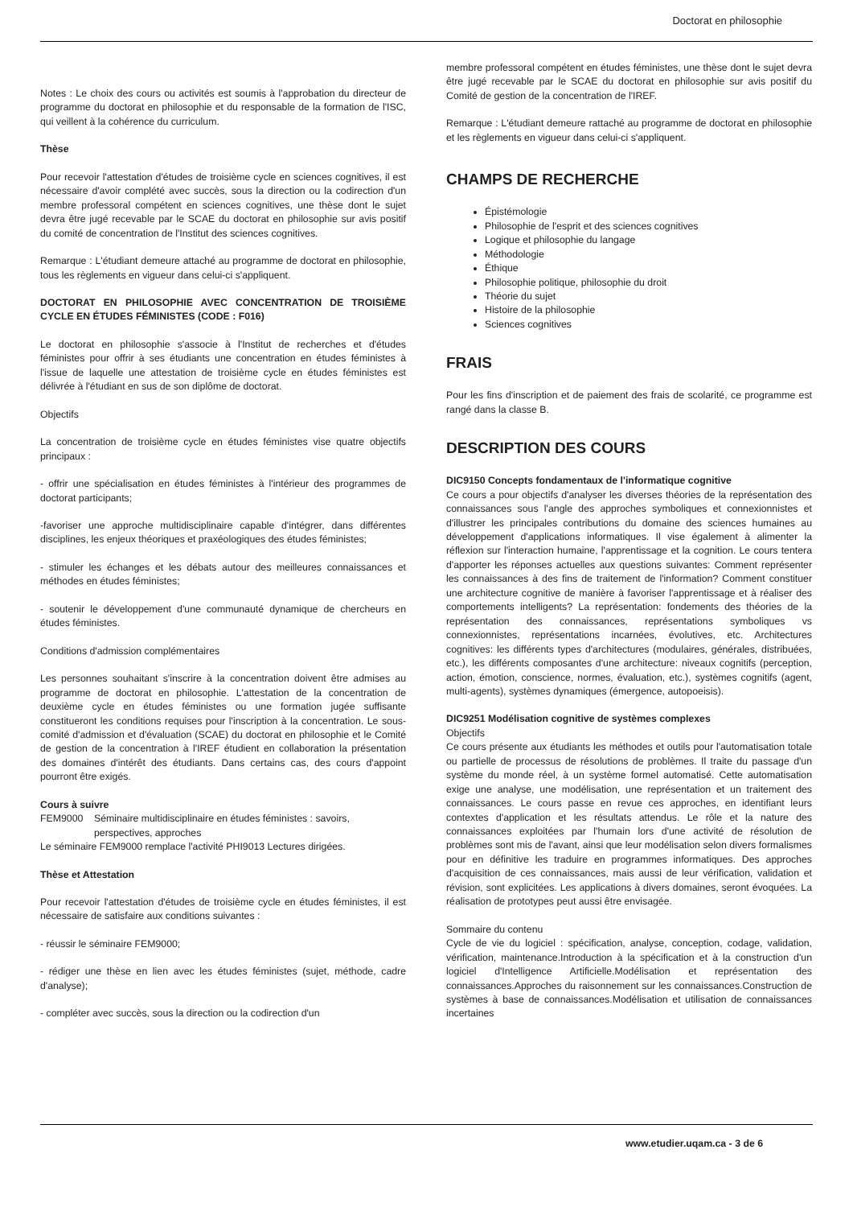Doctorat en philosophie
Notes : Le choix des cours ou activités est soumis à l'approbation du directeur de programme du doctorat en philosophie et du responsable de la formation de l'ISC, qui veillent à la cohérence du curriculum.
Thèse
Pour recevoir l'attestation d'études de troisième cycle en sciences cognitives, il est nécessaire d'avoir complété avec succès, sous la direction ou la codirection d'un membre professoral compétent en sciences cognitives, une thèse dont le sujet devra être jugé recevable par le SCAE du doctorat en philosophie sur avis positif du comité de concentration de l'Institut des sciences cognitives.
Remarque : L'étudiant demeure attaché au programme de doctorat en philosophie, tous les règlements en vigueur dans celui-ci s'appliquent.
DOCTORAT EN PHILOSOPHIE AVEC CONCENTRATION DE TROISIÈME CYCLE EN ÉTUDES FÉMINISTES (CODE : F016)
Le doctorat en philosophie s'associe à l'Institut de recherches et d'études féministes pour offrir à ses étudiants une concentration en études féministes à l'issue de laquelle une attestation de troisième cycle en études féministes est délivrée à l'étudiant en sus de son diplôme de doctorat.
Objectifs
La concentration de troisième cycle en études féministes vise quatre objectifs principaux :
- offrir une spécialisation en études féministes à l'intérieur des programmes de doctorat participants;
-favoriser une approche multidisciplinaire capable d'intégrer, dans différentes disciplines, les enjeux théoriques et praxéologiques des études féministes;
- stimuler les échanges et les débats autour des meilleures connaissances et méthodes en études féministes;
- soutenir le développement d'une communauté dynamique de chercheurs en études féministes.
Conditions d'admission complémentaires
Les personnes souhaitant s'inscrire à la concentration doivent être admises au programme de doctorat en philosophie. L'attestation de la concentration de deuxième cycle en études féministes ou une formation jugée suffisante constitueront les conditions requises pour l'inscription à la concentration. Le sous-comité d'admission et d'évaluation (SCAE) du doctorat en philosophie et le Comité de gestion de la concentration à l'IREF étudient en collaboration la présentation des domaines d'intérêt des étudiants. Dans certains cas, des cours d'appoint pourront être exigés.
Cours à suivre
FEM9000 Séminaire multidisciplinaire en études féministes : savoirs, perspectives, approches
Le séminaire FEM9000 remplace l'activité PHI9013 Lectures dirigées.
Thèse et Attestation
Pour recevoir l'attestation d'études de troisième cycle en études féministes, il est nécessaire de satisfaire aux conditions suivantes :
- réussir le séminaire FEM9000;
- rédiger une thèse en lien avec les études féministes (sujet, méthode, cadre d'analyse);
- compléter avec succès, sous la direction ou la codirection d'un
membre professoral compétent en études féministes, une thèse dont le sujet devra être jugé recevable par le SCAE du doctorat en philosophie sur avis positif du Comité de gestion de la concentration de l'IREF.
Remarque : L'étudiant demeure rattaché au programme de doctorat en philosophie et les règlements en vigueur dans celui-ci s'appliquent.
CHAMPS DE RECHERCHE
Épistémologie
Philosophie de l'esprit et des sciences cognitives
Logique et philosophie du langage
Méthodologie
Éthique
Philosophie politique, philosophie du droit
Théorie du sujet
Histoire de la philosophie
Sciences cognitives
FRAIS
Pour les fins d'inscription et de paiement des frais de scolarité, ce programme est rangé dans la classe B.
DESCRIPTION DES COURS
DIC9150 Concepts fondamentaux de l'informatique cognitive
Ce cours a pour objectifs d'analyser les diverses théories de la représentation des connaissances sous l'angle des approches symboliques et connexionnistes et d'illustrer les principales contributions du domaine des sciences humaines au développement d'applications informatiques. Il vise également à alimenter la réflexion sur l'interaction humaine, l'apprentissage et la cognition. Le cours tentera d'apporter les réponses actuelles aux questions suivantes: Comment représenter les connaissances à des fins de traitement de l'information? Comment constituer une architecture cognitive de manière à favoriser l'apprentissage et à réaliser des comportements intelligents? La représentation: fondements des théories de la représentation des connaissances, représentations symboliques vs connexionnistes, représentations incarnées, évolutives, etc. Architectures cognitives: les différents types d'architectures (modulaires, générales, distribuées, etc.), les différents composantes d'une architecture: niveaux cognitifs (perception, action, émotion, conscience, normes, évaluation, etc.), systèmes cognitifs (agent, multi-agents), systèmes dynamiques (émergence, autopoeisis).
DIC9251 Modélisation cognitive de systèmes complexes
Objectifs
Ce cours présente aux étudiants les méthodes et outils pour l'automatisation totale ou partielle de processus de résolutions de problèmes. Il traite du passage d'un système du monde réel, à un système formel automatisé. Cette automatisation exige une analyse, une modélisation, une représentation et un traitement des connaissances. Le cours passe en revue ces approches, en identifiant leurs contextes d'application et les résultats attendus. Le rôle et la nature des connaissances exploitées par l'humain lors d'une activité de résolution de problèmes sont mis de l'avant, ainsi que leur modélisation selon divers formalismes pour en définitive les traduire en programmes informatiques. Des approches d'acquisition de ces connaissances, mais aussi de leur vérification, validation et révision, sont explicitées. Les applications à divers domaines, seront évoquées. La réalisation de prototypes peut aussi être envisagée.
Sommaire du contenu
Cycle de vie du logiciel : spécification, analyse, conception, codage, validation, vérification, maintenance.Introduction à la spécification et à la construction d'un logiciel d'Intelligence Artificielle.Modélisation et représentation des connaissances.Approches du raisonnement sur les connaissances.Construction de systèmes à base de connaissances.Modélisation et utilisation de connaissances incertaines
www.etudier.uqam.ca - 3 de 6